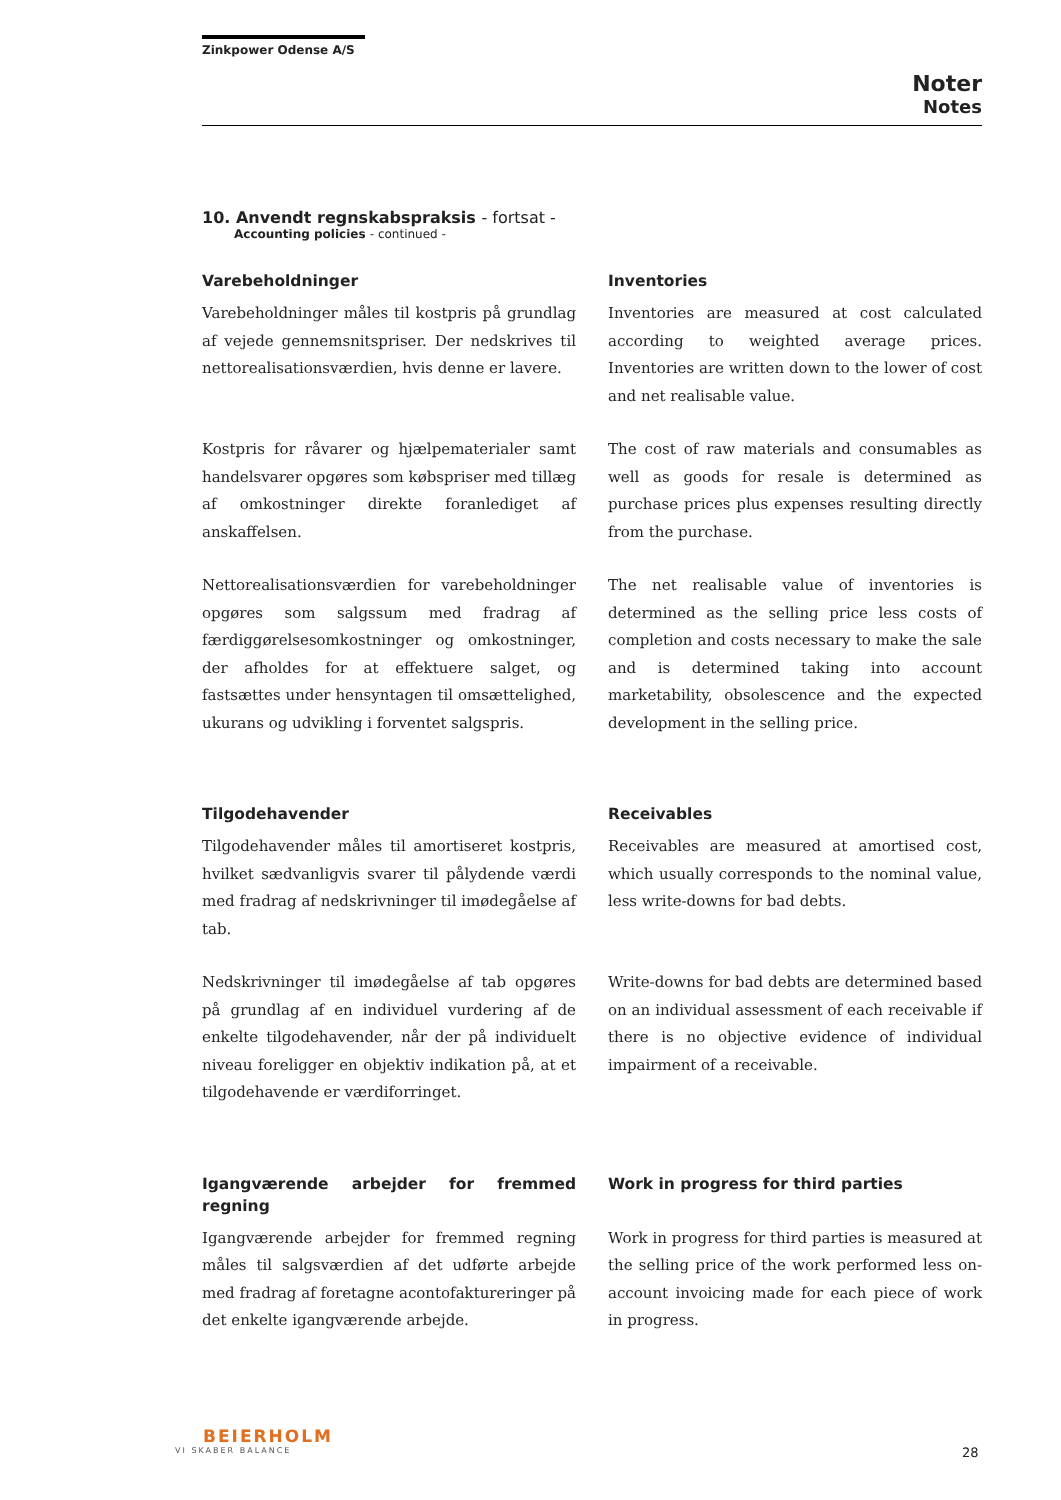Zinkpower Odense A/S
Noter
Notes
10. Anvendt regnskabspraksis - fortsat -
Accounting policies - continued -
Varebeholdninger
Varebeholdninger måles til kostpris på grundlag af vejede gennemsnitspriser. Der nedskrives til nettorealisationsværdien, hvis denne er lavere.
Kostpris for råvarer og hjælpematerialer samt handelsvarer opgøres som købspriser med tillæg af omkostninger direkte foranlediget af anskaffelsen.
Nettorealisationsværdien for varebeholdninger opgøres som salgssum med fradrag af færdiggørelsesomkostninger og omkostninger, der afholdes for at effektuere salget, og fastsættes under hensyntagen til omsættelighed, ukurans og udvikling i forventet salgspris.
Inventories
Inventories are measured at cost calculated according to weighted average prices. Inventories are written down to the lower of cost and net realisable value.
The cost of raw materials and consumables as well as goods for resale is determined as purchase prices plus expenses resulting directly from the purchase.
The net realisable value of inventories is determined as the selling price less costs of completion and costs necessary to make the sale and is determined taking into account marketability, obsolescence and the expected development in the selling price.
Tilgodehavender
Tilgodehavender måles til amortiseret kostpris, hvilket sædvanligvis svarer til pålydende værdi med fradrag af nedskrivninger til imødegåelse af tab.
Nedskrivninger til imødegåelse af tab opgøres på grundlag af en individuel vurdering af de enkelte tilgodehavender, når der på individuelt niveau foreligger en objektiv indikation på, at et tilgodehavende er værdiforringet.
Receivables
Receivables are measured at amortised cost, which usually corresponds to the nominal value, less write-downs for bad debts.
Write-downs for bad debts are determined based on an individual assessment of each receivable if there is no objective evidence of individual impairment of a receivable.
Igangværende arbejder for fremmed regning
Igangværende arbejder for fremmed regning måles til salgsværdien af det udførte arbejde med fradrag af foretagne acontofaktureringer på det enkelte igangværende arbejde.
Work in progress for third parties
Work in progress for third parties is measured at the selling price of the work performed less on-account invoicing made for each piece of work in progress.
BEIERHOLM
VI SKABER BALANCE
28